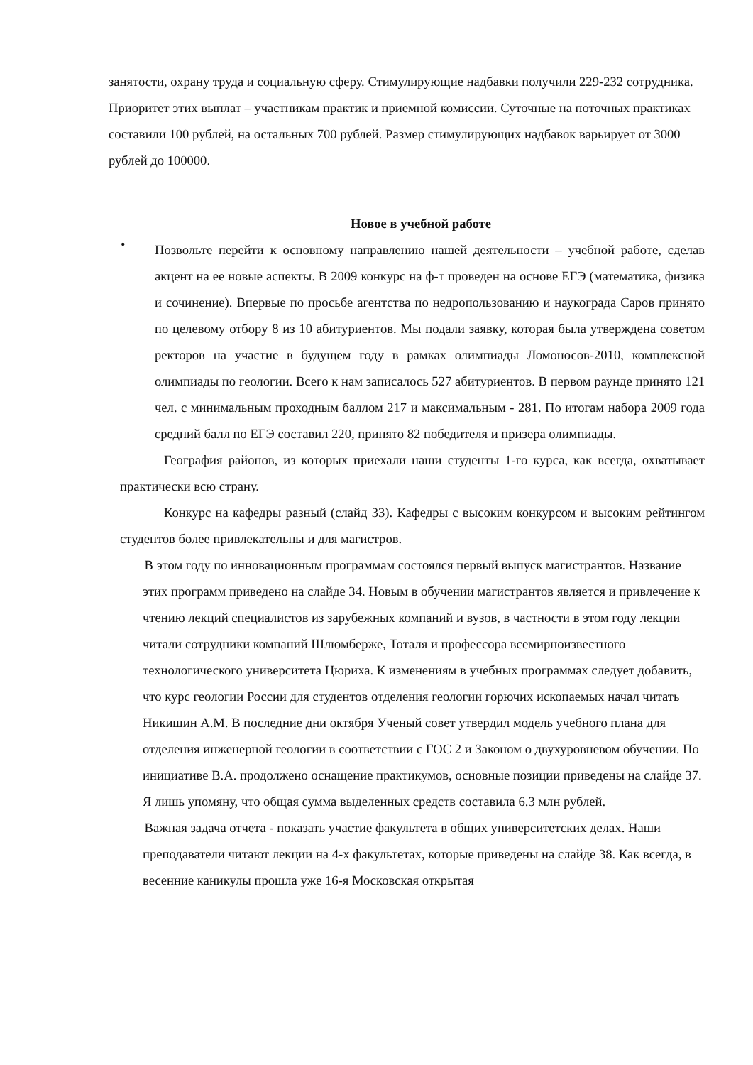занятости, охрану труда и социальную сферу. Стимулирующие надбавки получили 229-232 сотрудника. Приоритет этих выплат – участникам практик и приемной комиссии. Суточные на поточных практиках составили 100 рублей, на остальных 700 рублей. Размер стимулирующих надбавок варьирует от 3000 рублей до 100000.
Новое в учебной работе
•
Позвольте перейти к основному направлению нашей деятельности – учебной работе, сделав акцент на ее новые аспекты. В 2009 конкурс на ф-т проведен на основе ЕГЭ (математика, физика и сочинение). Впервые по просьбе агентства по недропользованию и наукограда Саров принято по целевому отбору 8 из 10 абитуриентов. Мы подали заявку, которая была утверждена советом ректоров на участие в будущем году в рамках олимпиады Ломоносов-2010, комплексной олимпиады по геологии. Всего к нам записалось 527 абитуриентов. В первом раунде принято 121 чел. с минимальным проходным баллом 217 и максимальным - 281. По итогам набора 2009 года средний балл по ЕГЭ составил 220, принято 82 победителя и призера олимпиады.
География районов, из которых приехали наши студенты 1-го курса, как всегда, охватывает практически всю страну.
Конкурс на кафедры разный (слайд 33). Кафедры с высоким конкурсом и высоким рейтингом студентов более привлекательны и для магистров.
В этом году по инновационным программам состоялся первый выпуск магистрантов. Название этих программ приведено на слайде 34. Новым в обучении магистрантов является и привлечение к чтению лекций специалистов из зарубежных компаний и вузов, в частности в этом году лекции читали сотрудники компаний Шлюмберже, Тоталя и профессора всемирноизвестного технологического университета Цюриха. К изменениям в учебных программах следует добавить, что курс геологии России для студентов отделения геологии горючих ископаемых начал читать Никишин А.М. В последние дни октября Ученый совет утвердил модель учебного плана для отделения инженерной геологии в соответствии с ГОС 2 и Законом о двухуровневом обучении. По инициативе В.А. продолжено оснащение практикумов, основные позиции приведены на слайде 37. Я лишь упомяну, что общая сумма выделенных средств составила 6.3 млн рублей.
Важная задача отчета - показать участие факультета в общих университетских делах. Наши преподаватели читают лекции на 4-х факультетах, которые приведены на слайде 38. Как всегда, в весенние каникулы прошла уже 16-я Московская открытая